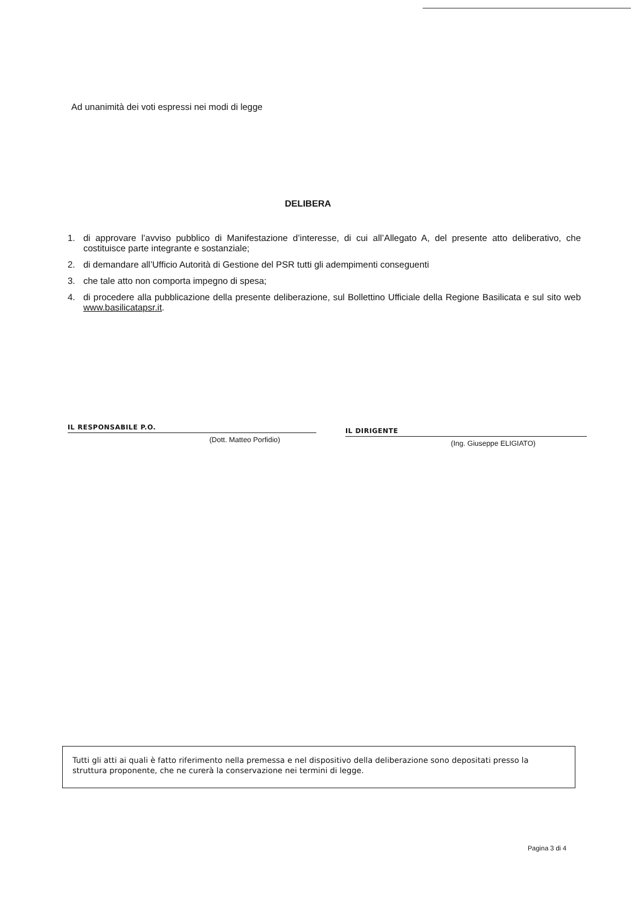Ad unanimità dei voti espressi nei modi di legge
DELIBERA
1. di approvare l’avviso pubblico di Manifestazione d’interesse, di cui all’Allegato A, del presente atto deliberativo, che costituisce parte integrante e sostanziale;
2. di demandare all’Ufficio Autorità di Gestione del PSR tutti gli adempimenti conseguenti
3. che tale atto non comporta impegno di spesa;
4. di procedere alla pubblicazione della presente deliberazione, sul Bollettino Ufficiale della Regione Basilicata e sul sito web www.basilicatapsr.it.
IL RESPONSABILE P.O.
(Dott. Matteo Porfidio)
IL DIRIGENTE
(Ing. Giuseppe ELIGIATO)
Tutti gli atti ai quali è fatto riferimento nella premessa e nel dispositivo della deliberazione sono depositati presso la struttura proponente, che ne curerà la conservazione nei termini di legge.
Pagina 3 di 4